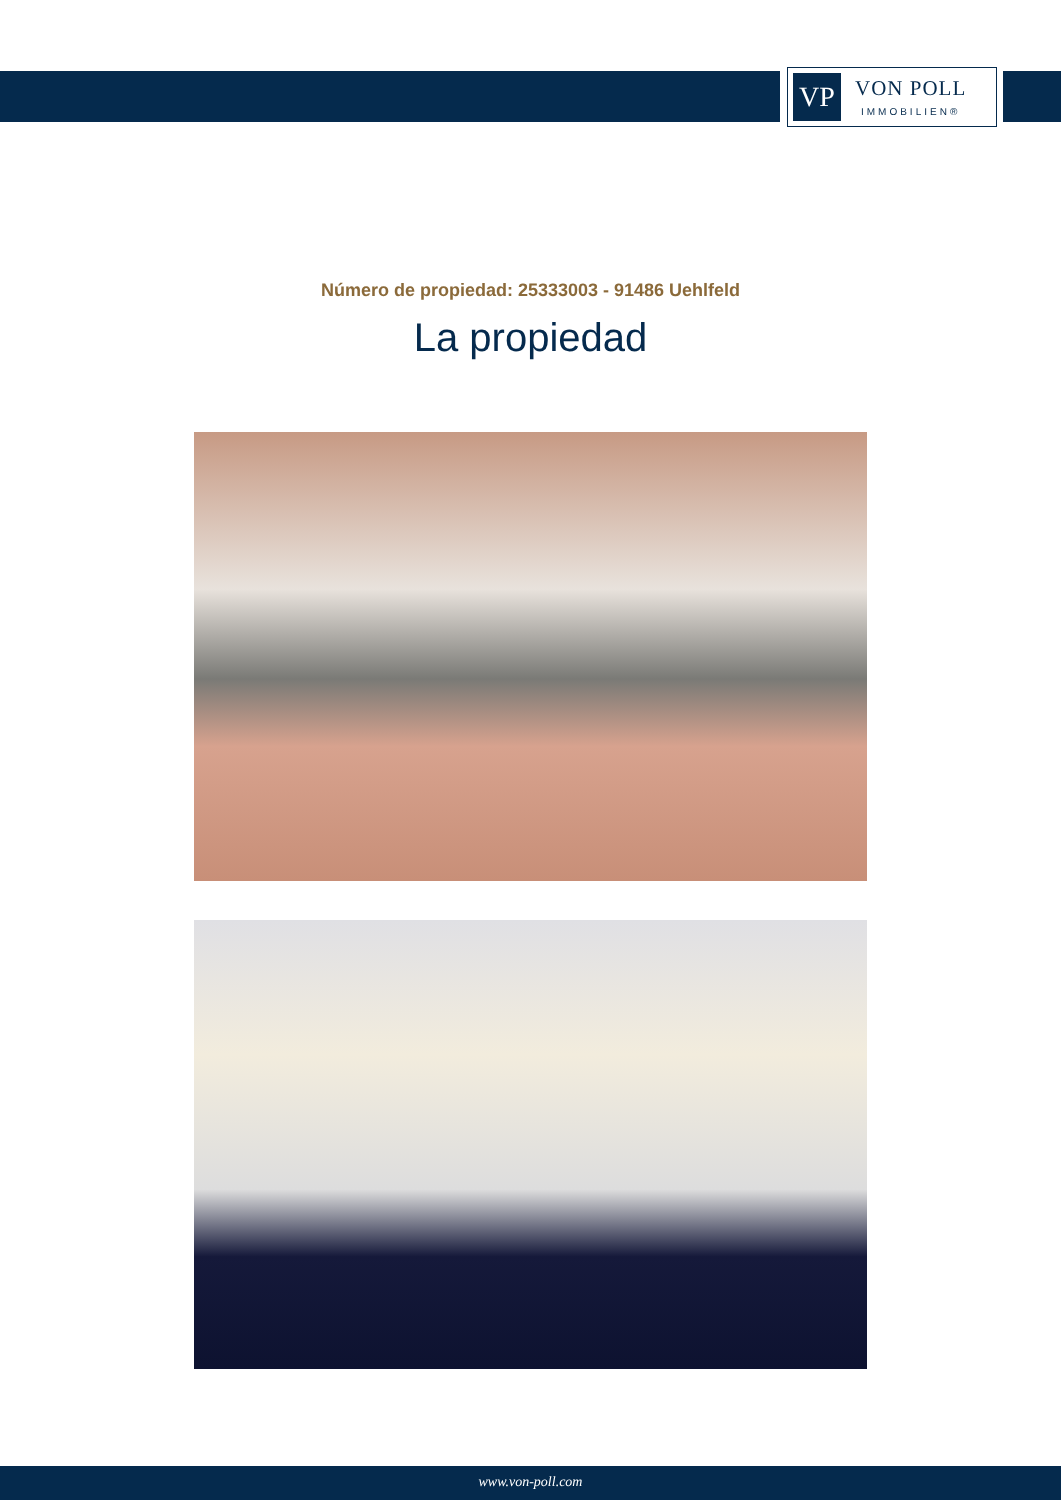VP
VON POLL
IMMOBILIEN®
Número de propiedad: 25333003 - 91486 Uehlfeld
La propiedad
www.von-poll.com